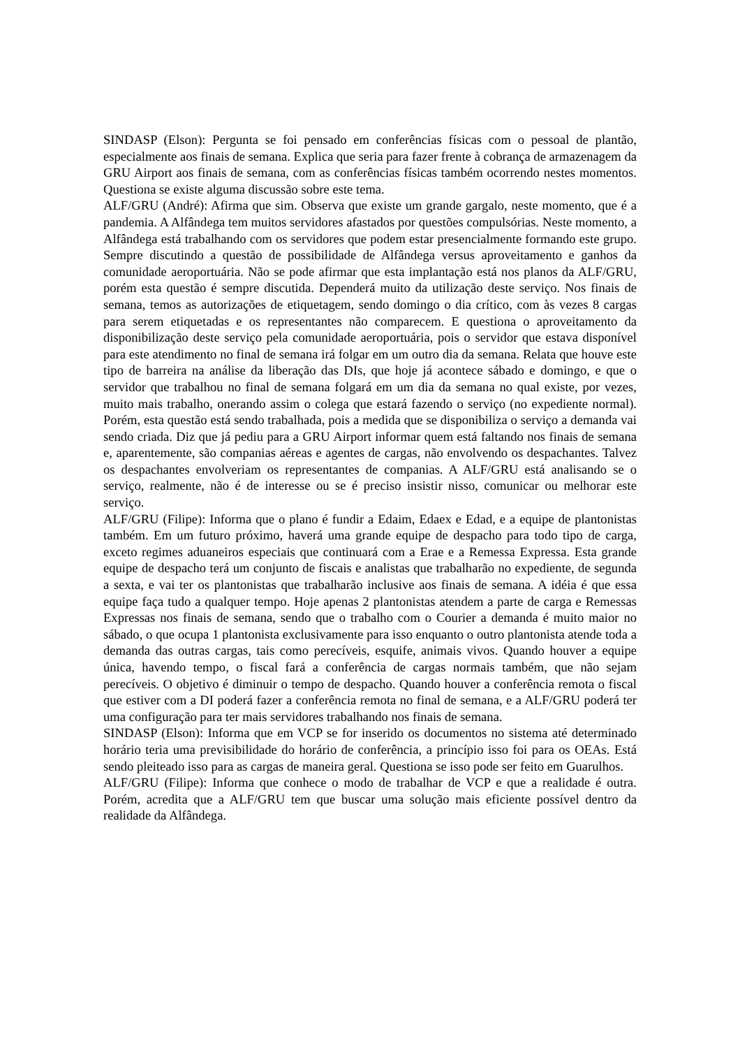SINDASP (Elson): Pergunta se foi pensado em conferências físicas com o pessoal de plantão, especialmente aos finais de semana. Explica que seria para fazer frente à cobrança de armazenagem da GRU Airport aos finais de semana, com as conferências físicas também ocorrendo nestes momentos. Questiona se existe alguma discussão sobre este tema.
ALF/GRU (André): Afirma que sim. Observa que existe um grande gargalo, neste momento, que é a pandemia. A Alfândega tem muitos servidores afastados por questões compulsórias. Neste momento, a Alfândega está trabalhando com os servidores que podem estar presencialmente formando este grupo. Sempre discutindo a questão de possibilidade de Alfândega versus aproveitamento e ganhos da comunidade aeroportuária. Não se pode afirmar que esta implantação está nos planos da ALF/GRU, porém esta questão é sempre discutida. Dependerá muito da utilização deste serviço. Nos finais de semana, temos as autorizações de etiquetagem, sendo domingo o dia crítico, com às vezes 8 cargas para serem etiquetadas e os representantes não comparecem. E questiona o aproveitamento da disponibilização deste serviço pela comunidade aeroportuária, pois o servidor que estava disponível para este atendimento no final de semana irá folgar em um outro dia da semana. Relata que houve este tipo de barreira na análise da liberação das DIs, que hoje já acontece sábado e domingo, e que o servidor que trabalhou no final de semana folgará em um dia da semana no qual existe, por vezes, muito mais trabalho, onerando assim o colega que estará fazendo o serviço (no expediente normal). Porém, esta questão está sendo trabalhada, pois a medida que se disponibiliza o serviço a demanda vai sendo criada. Diz que já pediu para a GRU Airport informar quem está faltando nos finais de semana e, aparentemente, são companias aéreas e agentes de cargas, não envolvendo os despachantes. Talvez os despachantes envolveriam os representantes de companias. A ALF/GRU está analisando se o serviço, realmente, não é de interesse ou se é preciso insistir nisso, comunicar ou melhorar este serviço.
ALF/GRU (Filipe): Informa que o plano é fundir a Edaim, Edaex e Edad, e a equipe de plantonistas também. Em um futuro próximo, haverá uma grande equipe de despacho para todo tipo de carga, exceto regimes aduaneiros especiais que continuará com a Erae e a Remessa Expressa. Esta grande equipe de despacho terá um conjunto de fiscais e analistas que trabalharão no expediente, de segunda a sexta, e vai ter os plantonistas que trabalharão inclusive aos finais de semana. A idéia é que essa equipe faça tudo a qualquer tempo. Hoje apenas 2 plantonistas atendem a parte de carga e Remessas Expressas nos finais de semana, sendo que o trabalho com o Courier a demanda é muito maior no sábado, o que ocupa 1 plantonista exclusivamente para isso enquanto o outro plantonista atende toda a demanda das outras cargas, tais como perecíveis, esquife, animais vivos. Quando houver a equipe única, havendo tempo, o fiscal fará a conferência de cargas normais também, que não sejam perecíveis. O objetivo é diminuir o tempo de despacho. Quando houver a conferência remota o fiscal que estiver com a DI poderá fazer a conferência remota no final de semana, e a ALF/GRU poderá ter uma configuração para ter mais servidores trabalhando nos finais de semana.
SINDASP (Elson): Informa que em VCP se for inserido os documentos no sistema até determinado horário teria uma previsibilidade do horário de conferência, a princípio isso foi para os OEAs. Está sendo pleiteado isso para as cargas de maneira geral. Questiona se isso pode ser feito em Guarulhos.
ALF/GRU (Filipe): Informa que conhece o modo de trabalhar de VCP e que a realidade é outra. Porém, acredita que a ALF/GRU tem que buscar uma solução mais eficiente possível dentro da realidade da Alfândega.